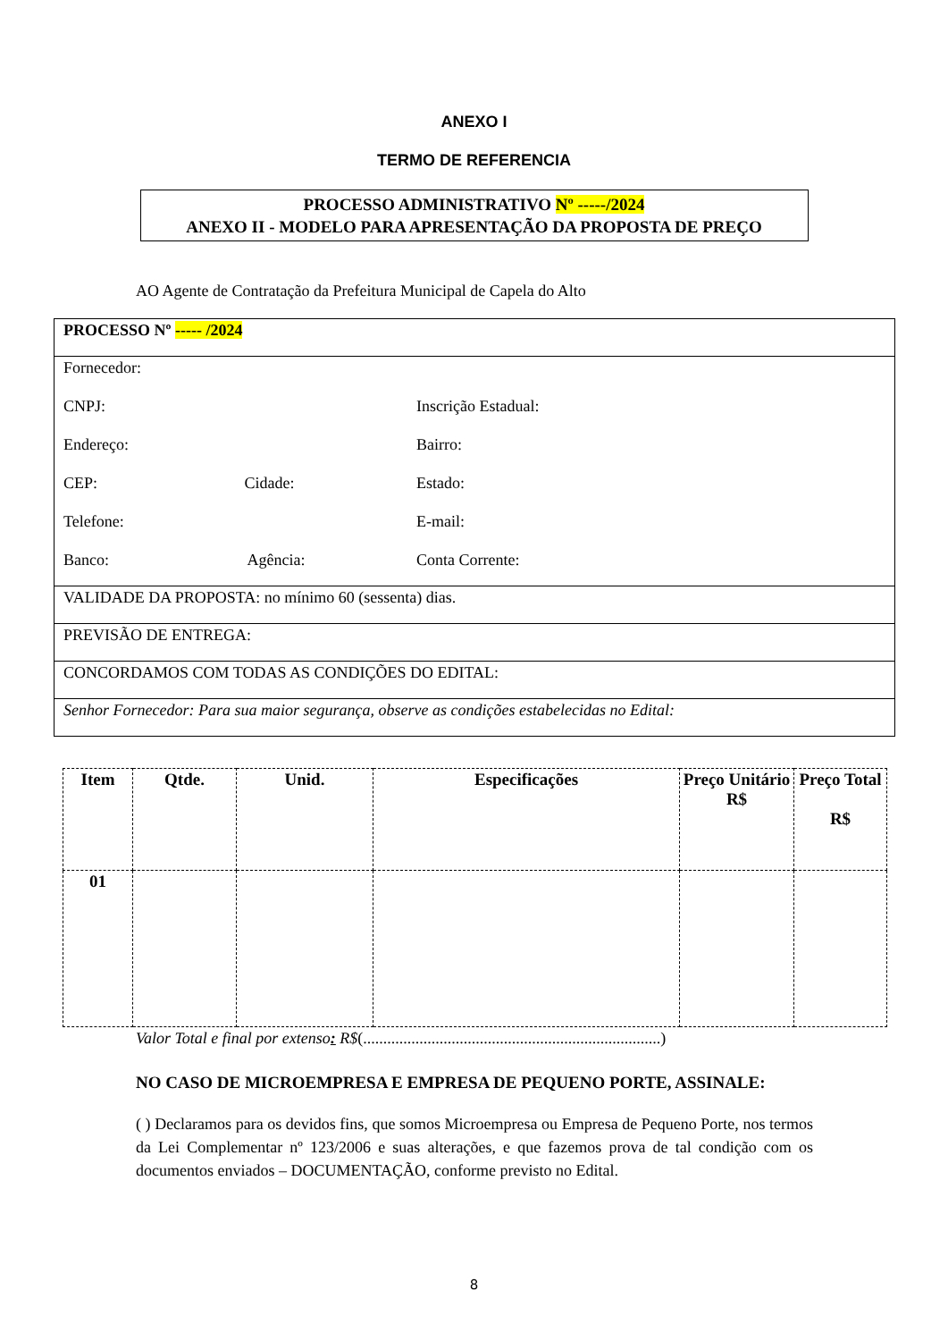ANEXO I
TERMO DE REFERENCIA
PROCESSO ADMINISTRATIVO Nº -----/2024
ANEXO II - MODELO PARA APRESENTAÇÃO DA PROPOSTA DE PREÇO
AO Agente de Contratação da Prefeitura Municipal de Capela do Alto
| PROCESSO Nº ----- /2024 |
| Fornecedor: CNPJ: Inscrição Estadual: Endereço: Bairro: CEP: Cidade: Estado: Telefone: E-mail: Banco: Agência: Conta Corrente: |
| VALIDADE DA PROPOSTA: no mínimo 60 (sessenta) dias. |
| PREVISÃO DE ENTREGA: |
| CONCORDAMOS COM TODAS AS CONDIÇÕES DO EDITAL: |
| Senhor Fornecedor: Para sua maior segurança, observe as condições estabelecidas no Edital: |
| Item | Qtde. | Unid. | Especificações | Preço Unitário R$ | Preço Total R$ |
| --- | --- | --- | --- | --- | --- |
| 01 | | | | | |
Valor Total e final por extenso: R$(..........................................................................)
NO CASO DE MICROEMPRESA E EMPRESA DE PEQUENO PORTE, ASSINALE:
( ) Declaramos para os devidos fins, que somos Microempresa ou Empresa de Pequeno Porte, nos termos da Lei Complementar nº 123/2006 e suas alterações, e que fazemos prova de tal condição com os documentos enviados – DOCUMENTAÇÃO, conforme previsto no Edital.
8